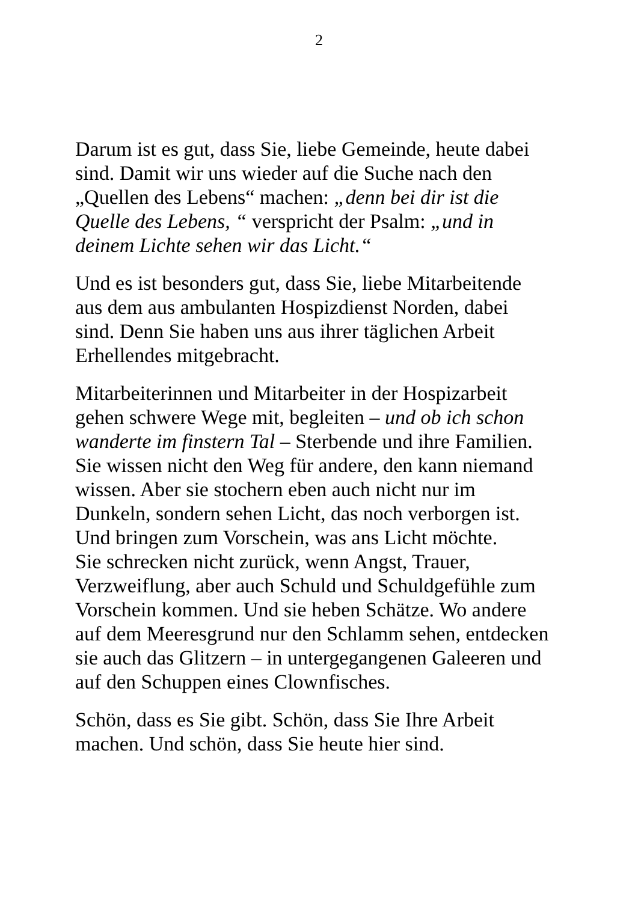2
Darum ist es gut, dass Sie, liebe Gemeinde, heute dabei
sind. Damit wir uns wieder auf die Suche nach den
„Quellen des Lebens“ machen: „denn bei dir ist die
Quelle des Lebens, “ verspricht der Psalm: „und in
deinem Lichte sehen wir das Licht.“
Und es ist besonders gut, dass Sie, liebe Mitarbeitende
aus dem aus ambulanten Hospizdienst Norden, dabei
sind. Denn Sie haben uns aus ihrer täglichen Arbeit
Erhellendes mitgebracht.
Mitarbeiterinnen und Mitarbeiter in der Hospizarbeit
gehen schwere Wege mit, begleiten – und ob ich schon
wanderte im finstern Tal – Sterbende und ihre Familien.
Sie wissen nicht den Weg für andere, den kann niemand
wissen. Aber sie stochern eben auch nicht nur im
Dunkeln, sondern sehen Licht, das noch verborgen ist.
Und bringen zum Vorschein, was ans Licht möchte.
Sie schrecken nicht zurück, wenn Angst, Trauer,
Verzweiflung, aber auch Schuld und Schuldgefühle zum
Vorschein kommen. Und sie heben Schätze. Wo andere
auf dem Meeresgrund nur den Schlamm sehen, entdecken
sie auch das Glitzern – in untergegangenen Galeeren und
auf den Schuppen eines Clownfisches.
Schön, dass es Sie gibt. Schön, dass Sie Ihre Arbeit
machen. Und schön, dass Sie heute hier sind.